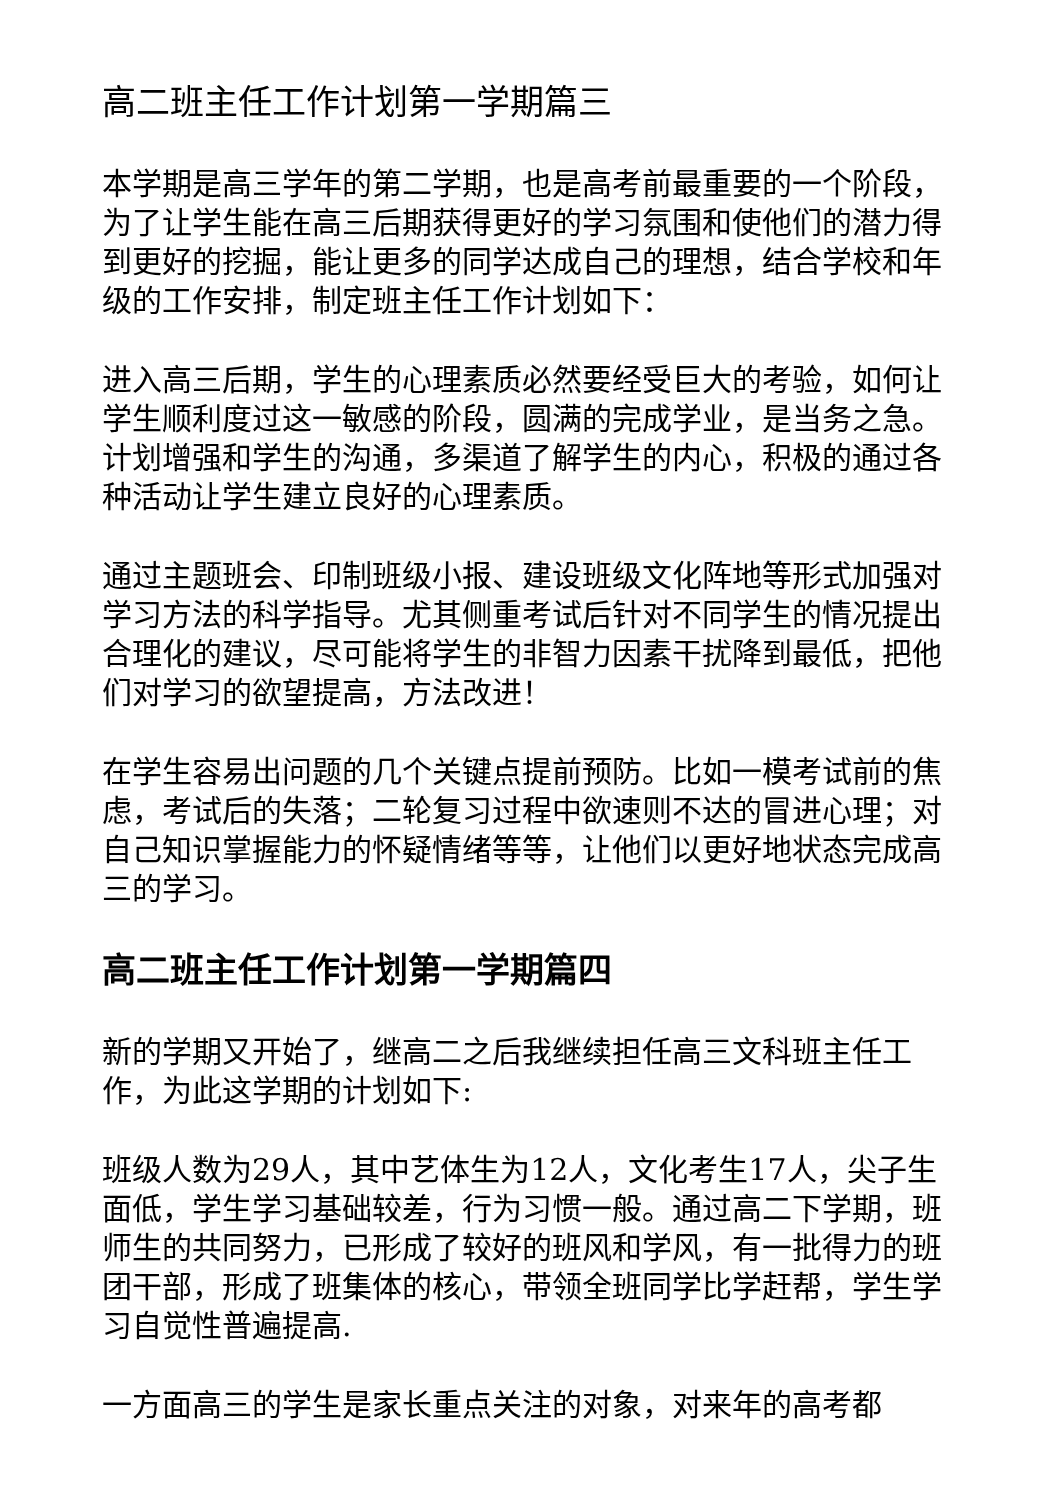高二班主任工作计划第一学期篇三
本学期是高三学年的第二学期，也是高考前最重要的一个阶段，为了让学生能在高三后期获得更好的学习氛围和使他们的潜力得到更好的挖掘，能让更多的同学达成自己的理想，结合学校和年级的工作安排，制定班主任工作计划如下：
进入高三后期，学生的心理素质必然要经受巨大的考验，如何让学生顺利度过这一敏感的阶段，圆满的完成学业，是当务之急。计划增强和学生的沟通，多渠道了解学生的内心，积极的通过各种活动让学生建立良好的心理素质。
通过主题班会、印制班级小报、建设班级文化阵地等形式加强对学习方法的科学指导。尤其侧重考试后针对不同学生的情况提出合理化的建议，尽可能将学生的非智力因素干扰降到最低，把他们对学习的欲望提高，方法改进！
在学生容易出问题的几个关键点提前预防。比如一模考试前的焦虑，考试后的失落；二轮复习过程中欲速则不达的冒进心理；对自己知识掌握能力的怀疑情绪等等，让他们以更好地状态完成高三的学习。
高二班主任工作计划第一学期篇四
新的学期又开始了，继高二之后我继续担任高三文科班主任工作，为此这学期的计划如下:
班级人数为29人，其中艺体生为12人，文化考生17人，尖子生面低，学生学习基础较差，行为习惯一般。通过高二下学期，班师生的共同努力，已形成了较好的班风和学风，有一批得力的班团干部，形成了班集体的核心，带领全班同学比学赶帮，学生学习自觉性普遍提高.
一方面高三的学生是家长重点关注的对象，对来年的高考都